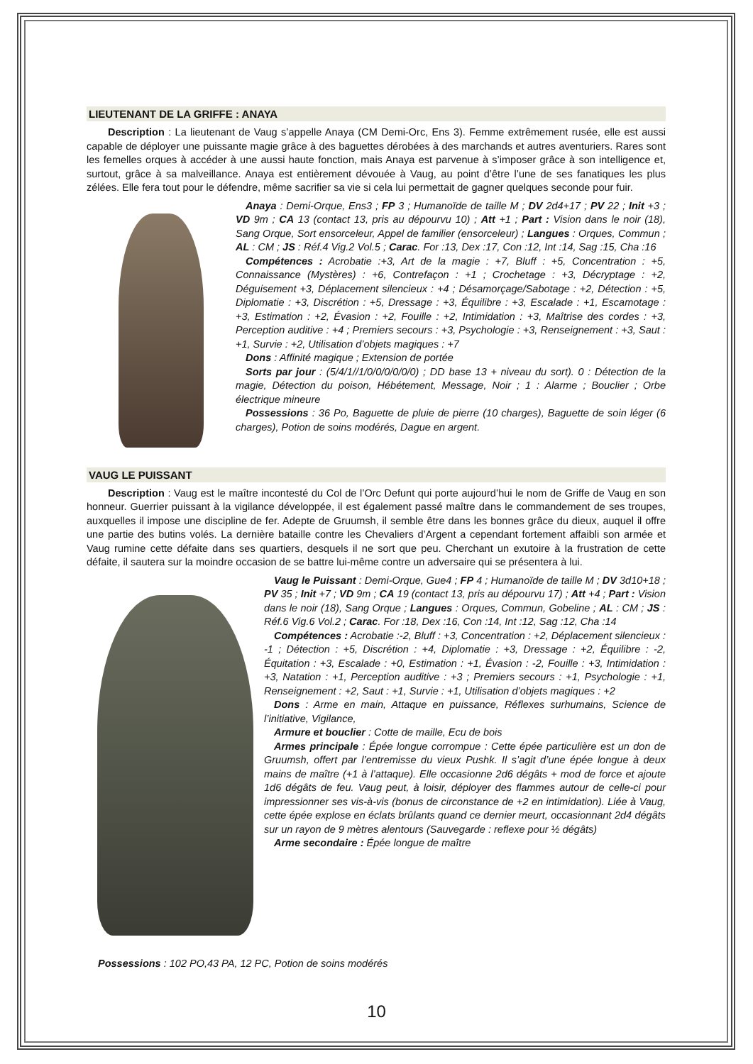LIEUTENANT DE LA GRIFFE : ANAYA
Description : La lieutenant de Vaug s’appelle Anaya (CM Demi-Orc, Ens 3). Femme extrêmement rusée, elle est aussi capable de déployer une puissante magie grâce à des baguettes dérobées à des marchands et autres aventuriers. Rares sont les femelles orques à accéder à une aussi haute fonction, mais Anaya est parvenue à s’imposer grâce à son intelligence et, surtout, grâce à sa malveillance. Anaya est entièrement dévouée à Vaug, au point d’être l’une de ses fanatiques les plus zélées. Elle fera tout pour le défendre, même sacrifier sa vie si cela lui permettait de gagner quelques seconde pour fuir.
Anaya : Demi-Orque, Ens3 ; FP 3 ; Humanoïde de taille M ; DV 2d4+17 ; PV 22 ; Init +3 ; VD 9m ; CA 13 (contact 13, pris au dépourvu 10) ; Att +1 ; Part : Vision dans le noir (18), Sang Orque, Sort ensorceleur, Appel de familier (ensorceleur) ; Langues : Orques, Commun ; AL : CM ; JS : Réf.4 Vig.2 Vol.5 ; Carac. For :13, Dex :17, Con :12, Int :14, Sag :15, Cha :16
Compétences : Acrobatie :+3, Art de la magie : +7, Bluff : +5, Concentration : +5, Connaissance (Mystères) : +6, Contrefaçon : +1 ; Crochetage : +3, Décryptage : +2, Déguisement +3, Déplacement silencieux : +4 ; Désamorçage/Sabotage : +2, Détection : +5, Diplomatie : +3, Discrétion : +5, Dressage : +3, Équilibre : +3, Escalade : +1, Escamotage : +3, Estimation : +2, Évasion : +2, Fouille : +2, Intimidation : +3, Maîtrise des cordes : +3, Perception auditive : +4 ; Premiers secours : +3, Psychologie : +3, Renseignement : +3, Saut : +1, Survie : +2, Utilisation d’objets magiques : +7
Dons : Affinité magique ; Extension de portée
Sorts par jour : (5/4/1//1/0/0/0/0/0/0) ; DD base 13 + niveau du sort). 0 : Détection de la magie, Détection du poison, Hébétement, Message, Noir ; 1 : Alarme ; Bouclier ; Orbe électrique mineure
Possessions : 36 Po, Baguette de pluie de pierre (10 charges), Baguette de soin léger (6 charges), Potion de soins modérés, Dague en argent.
VAUG LE PUISSANT
Description : Vaug est le maître incontesté du Col de l’Orc Defunt qui porte aujourd’hui le nom de Griffe de Vaug en son honneur. Guerrier puissant à la vigilance développée, il est également passé maître dans le commandement de ses troupes, auxquelles il impose une discipline de fer. Adepte de Gruumsh, il semble être dans les bonnes grâce du dieux, auquel il offre une partie des butins volés. La dernière bataille contre les Chevaliers d’Argent a cependant fortement affaibli son armée et Vaug rumine cette défaite dans ses quartiers, desquels il ne sort que peu. Cherchant un exutoire à la frustration de cette défaite, il sautera sur la moindre occasion de se battre lui-même contre un adversaire qui se présentera à lui.
Vaug le Puissant : Demi-Orque, Gue4 ; FP 4 ; Humanoïde de taille M ; DV 3d10+18 ; PV 35 ; Init +7 ; VD 9m ; CA 19 (contact 13, pris au dépourvu 17) ; Att +4 ; Part : Vision dans le noir (18), Sang Orque ; Langues : Orques, Commun, Gobeline ; AL : CM ; JS : Réf.6 Vig.6 Vol.2 ; Carac. For :18, Dex :16, Con :14, Int :12, Sag :12, Cha :14
Compétences : Acrobatie :-2, Bluff : +3, Concentration : +2, Déplacement silencieux : -1 ; Détection : +5, Discrétion : +4, Diplomatie : +3, Dressage : +2, Équilibre : -2, Équitation : +3, Escalade : +0, Estimation : +1, Évasion : -2, Fouille : +3, Intimidation : +3, Natation : +1, Perception auditive : +3 ; Premiers secours : +1, Psychologie : +1, Renseignement : +2, Saut : +1, Survie : +1, Utilisation d’objets magiques : +2
Dons : Arme en main, Attaque en puissance, Réflexes surhumains, Science de l’initiative, Vigilance,
Armure et bouclier : Cotte de maille, Ecu de bois
Armes principale : Épée longue corrompue : Cette épée particulière est un don de Gruumsh, offert par l’entremisse du vieux Pushk. Il s’agit d’une épée longue à deux mains de maître (+1 à l’attaque). Elle occasionne 2d6 dégâts + mod de force et ajoute 1d6 dégâts de feu. Vaug peut, à loisir, déployer des flammes autour de celle-ci pour impressionner ses vis-à-vis (bonus de circonstance de +2 en intimidation). Liée à Vaug, cette épée explose en éclats brûlants quand ce dernier meurt, occasionnant 2d4 dégâts sur un rayon de 9 mètres alentours (Sauvegarde : reflexe pour ½ dégâts)
Arme secondaire : Épée longue de maître
Possessions : 102 PO,43 PA, 12 PC, Potion de soins modérés
10